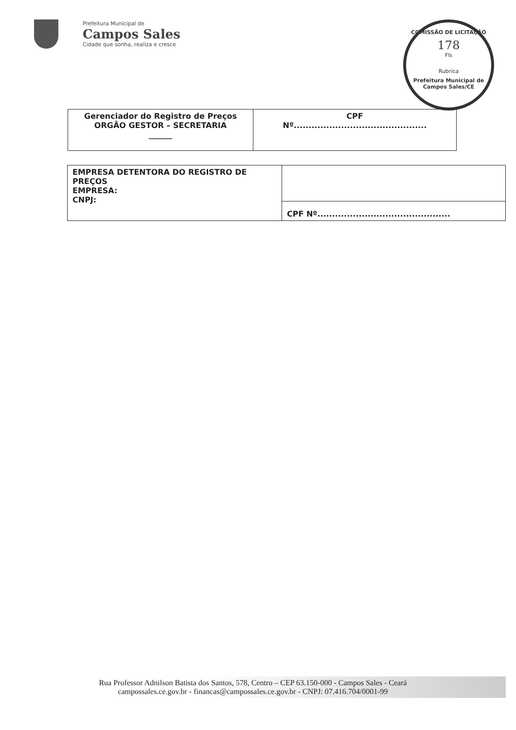Prefeitura Municipal de
Campos Sales
Cidade que sonha, realiza e cresce
COMISSÃO DE LICITAÇÃO
178
Fls
Rubrica
Prefeitura Municipal de Campos Sales/CE
| Gerenciador do Registro de Preços ORGÃO GESTOR – SECRETARIA ______ | CPF Nº............................................. |
| EMPRESA DETENTORA DO REGISTRO DE PREÇOS EMPRESA: CNPJ: | |
| | CPF Nº............................................. |
Rua Professor Adnilson Batista dos Santos, 578, Centro – CEP 63.150-000 - Campos Sales - Ceará
campossales.ce.gov.br - financas@campossales.ce.gov.br - CNPJ: 07.416.704/0001-99